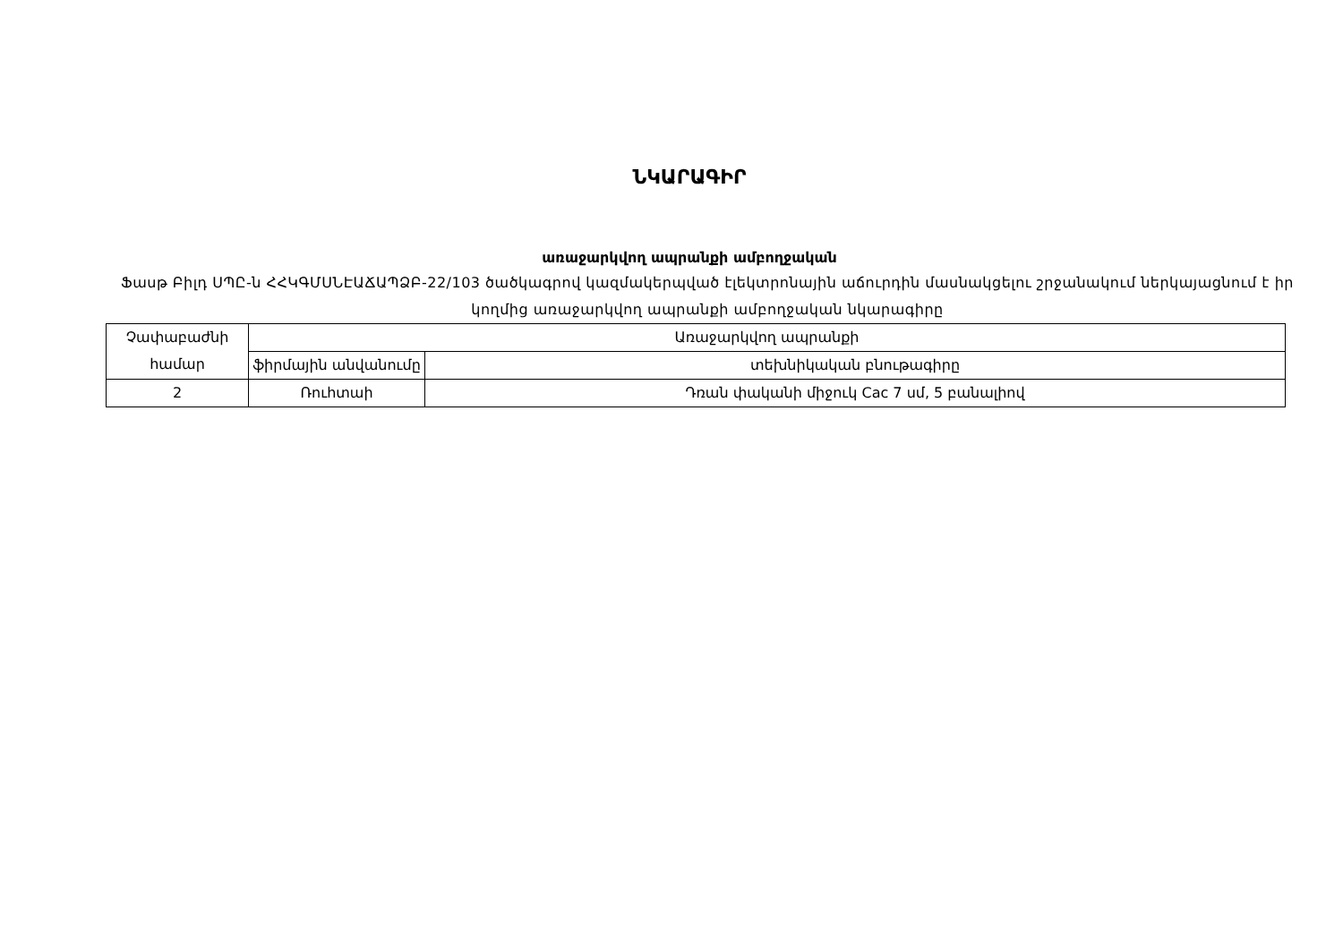ՆԿԱՐԱԳԻՐ
առաջարկվող ապրանքի ամբողջական
Ֆասթ Բիլդ ՍՊԸ-ն ՀՀԿԳՄՍՆԷԱՃԱՊՁԲ-22/103 ծածկագրով կազմակերպված էլեկտրոնային աճուրդին մասնակցելու շրջանակում ներկայացնում է իր կողմից առաջարկվող ապրանքի ամբողջական նկարագիրը
| Չափաբաժնի համար | Առաջարկվող ապրանքի | |
| --- | --- | --- |
| | ֆիրմային անվանումը | տեխնիկական բնութագիրը |
| 2 | Ռուհտաի | Դռան փականի միջուկ Cac 7 սմ, 5 բանալիով |